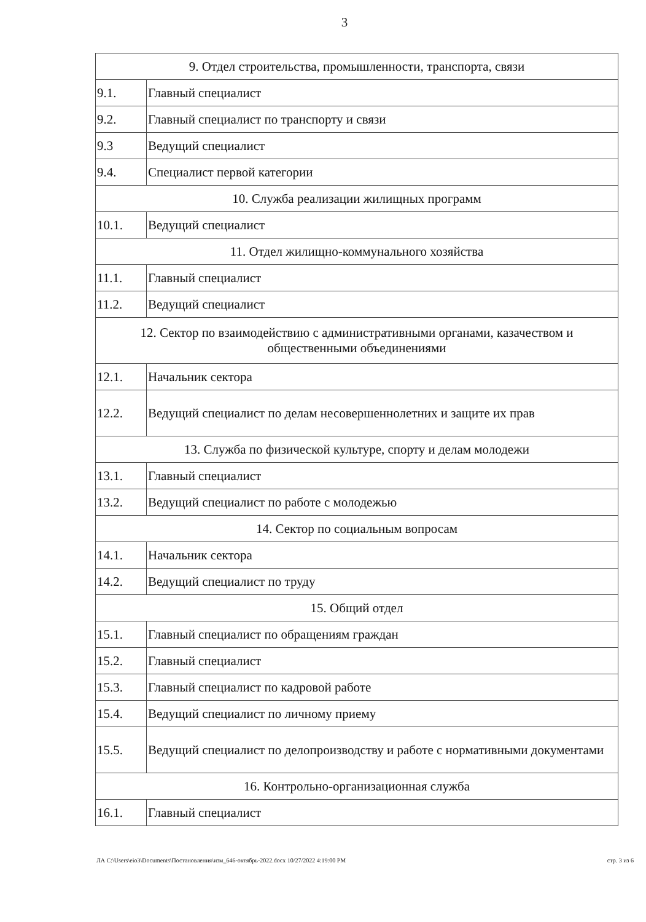3
| 9. Отдел строительства, промышленности, транспорта, связи | |
| 9.1. | Главный специалист |
| 9.2. | Главный специалист по транспорту и связи |
| 9.3 | Ведущий специалист |
| 9.4. | Специалист первой категории |
| 10. Служба реализации жилищных программ | |
| 10.1. | Ведущий специалист |
| 11. Отдел жилищно-коммунального хозяйства | |
| 11.1. | Главный специалист |
| 11.2. | Ведущий специалист |
| 12. Сектор по взаимодействию с административными органами, казачеством и общественными объединениями | |
| 12.1. | Начальник сектора |
| 12.2. | Ведущий специалист по делам несовершеннолетних и защите их прав |
| 13. Служба по физической культуре, спорту и делам молодежи | |
| 13.1. | Главный специалист |
| 13.2. | Ведущий специалист по работе с молодежью |
| 14. Сектор по социальным вопросам | |
| 14.1. | Начальник сектора |
| 14.2. | Ведущий специалист по труду |
| 15. Общий отдел | |
| 15.1. | Главный специалист по обращениям граждан |
| 15.2. | Главный специалист |
| 15.3. | Главный специалист по кадровой работе |
| 15.4. | Ведущий специалист по личному приему |
| 15.5. | Ведущий специалист по делопроизводству и работе с нормативными документами |
| 16. Контрольно-организационная служба | |
| 16.1. | Главный специалист |
ЛА C:\Users\eio3\Documents\Постановления\изм_646-октябрь-2022.docx 10/27/2022 4:19:00 PM стр. 3 из 6